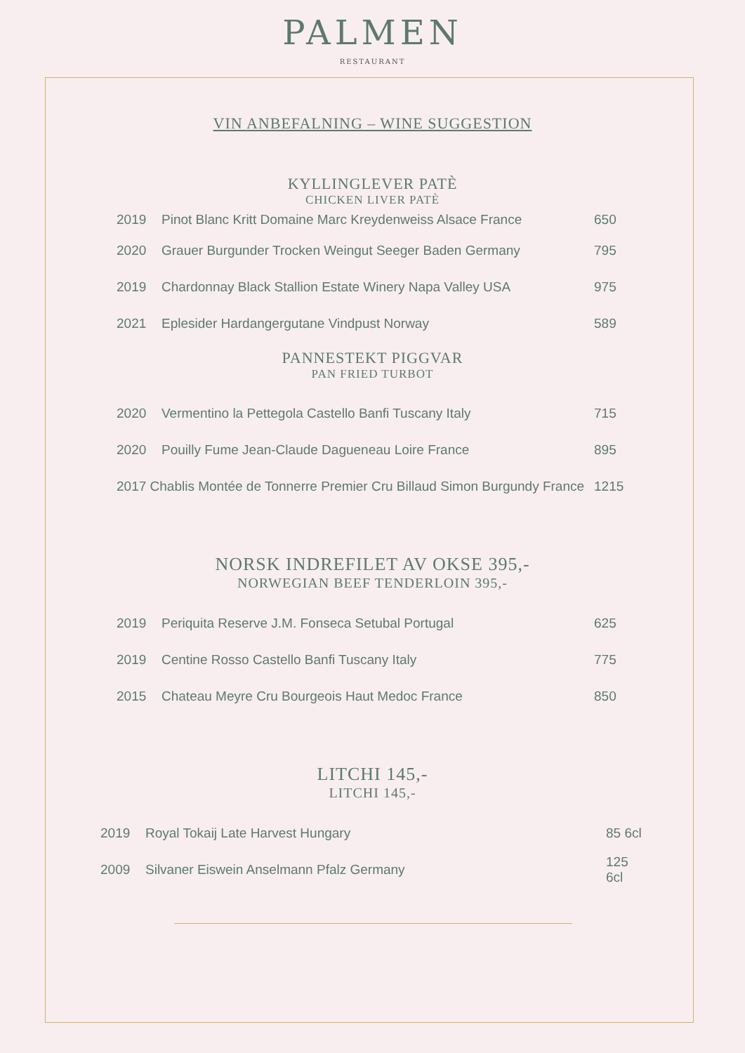PALMEN
RESTAURANT
VIN ANBEFALNING – WINE SUGGESTION
KYLLINGLEVER PATÈ
CHICKEN LIVER PATÈ
2019 Pinot Blanc Kritt Domaine Marc Kreydenweiss Alsace France 650
2020 Grauer Burgunder Trocken Weingut Seeger Baden Germany 795
2019 Chardonnay Black Stallion Estate Winery Napa Valley USA 975
2021 Eplesider Hardangergutane Vindpust Norway 589
PANNESTEKT PIGGVAR
PAN FRIED TURBOT
2020 Vermentino la Pettegola Castello Banfi Tuscany Italy 715
2020 Pouilly Fume Jean-Claude Dagueneau Loire France 895
2017 Chablis Montée de Tonnerre Premier Cru Billaud Simon Burgundy France 1215
NORSK INDREFILET AV OKSE 395,-
NORWEGIAN BEEF TENDERLOIN 395,-
2019 Periquita Reserve J.M. Fonseca Setubal Portugal 625
2019 Centine Rosso Castello Banfi Tuscany Italy 775
2015 Chateau Meyre Cru Bourgeois Haut Medoc France 850
LITCHI 145,-
LITCHI 145,-
2019 Royal Tokaij Late Harvest Hungary 85 6cl
2009 Silvaner Eiswein Anselmann Pfalz Germany 125 6cl